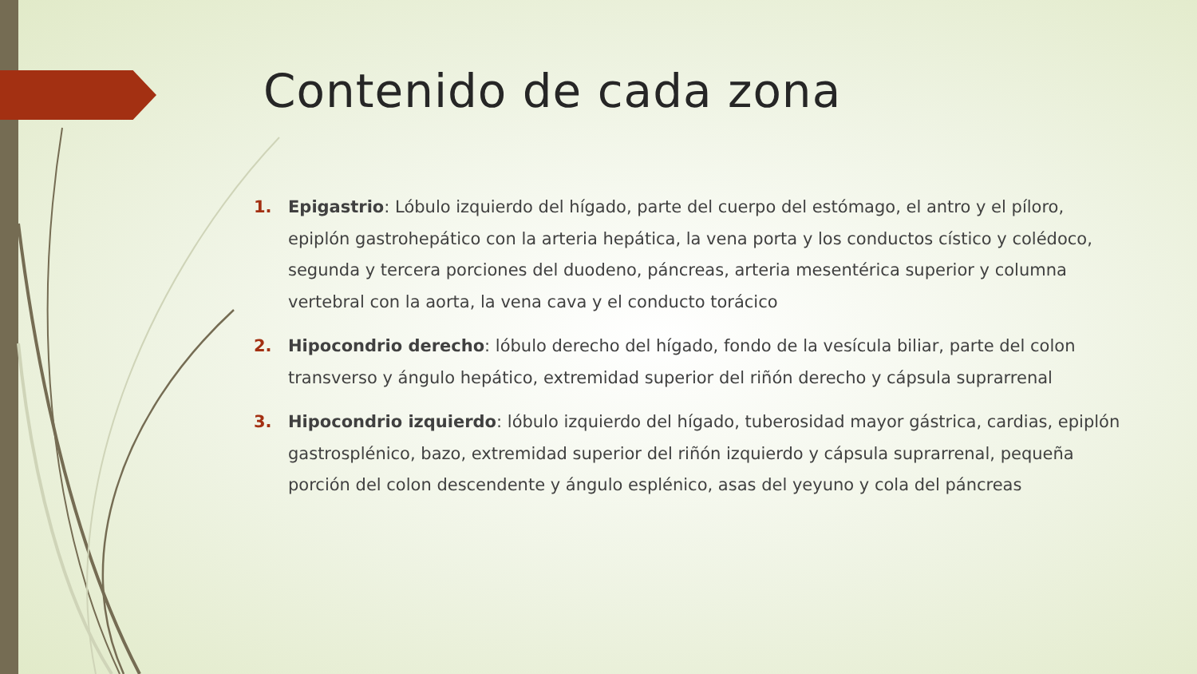Contenido de cada zona
1. Epigastrio: Lóbulo izquierdo del hígado, parte del cuerpo del estómago, el antro y el píloro, epiplón gastrohepático con la arteria hepática, la vena porta y los conductos cístico y colédoco, segunda y tercera porciones del duodeno, páncreas, arteria mesentérica superior y columna vertebral con la aorta, la vena cava y el conducto torácico
2. Hipocondrio derecho: lóbulo derecho del hígado, fondo de la vesícula biliar, parte del colon transverso y ángulo hepático, extremidad superior del riñón derecho y cápsula suprarrenal
3. Hipocondrio izquierdo: lóbulo izquierdo del hígado, tuberosidad mayor gástrica, cardias, epiplón gastrosplénico, bazo, extremidad superior del riñón izquierdo y cápsula suprarrenal, pequeña porción del colon descendente y ángulo esplénico, asas del yeyuno y cola del páncreas